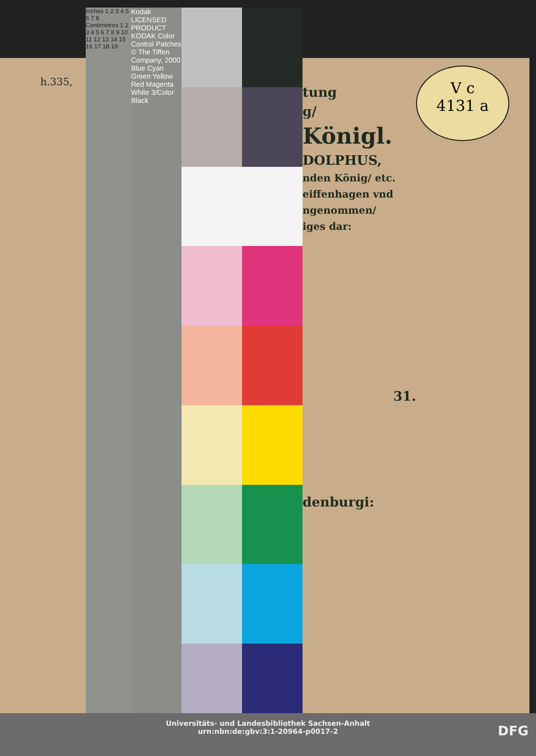Inches 1 2 3 4 5 6 7 8
Centimetres 1 2 3 4 5 6 7 8 9 10 11 12 13 14 15 16 17 18 19
Kodak LICENSED PRODUCT
KODAK Color Control Patches
© The Tiffen Company, 2000
Blue Cyan Green Yellow Red Magenta White 3/Color Black
h.335,
tung
g/
Königl.
DOLPHUS,
nden König/ etc.
eiffenhagen vnd
ngenommen/
iges dar:
31.
denburgi:
V c
4131 a
Universitäts- und Landesbibliothek Sachsen-Anhalt
urn:nbn:de:gbv:3:1-20964-p0017-2
DFG